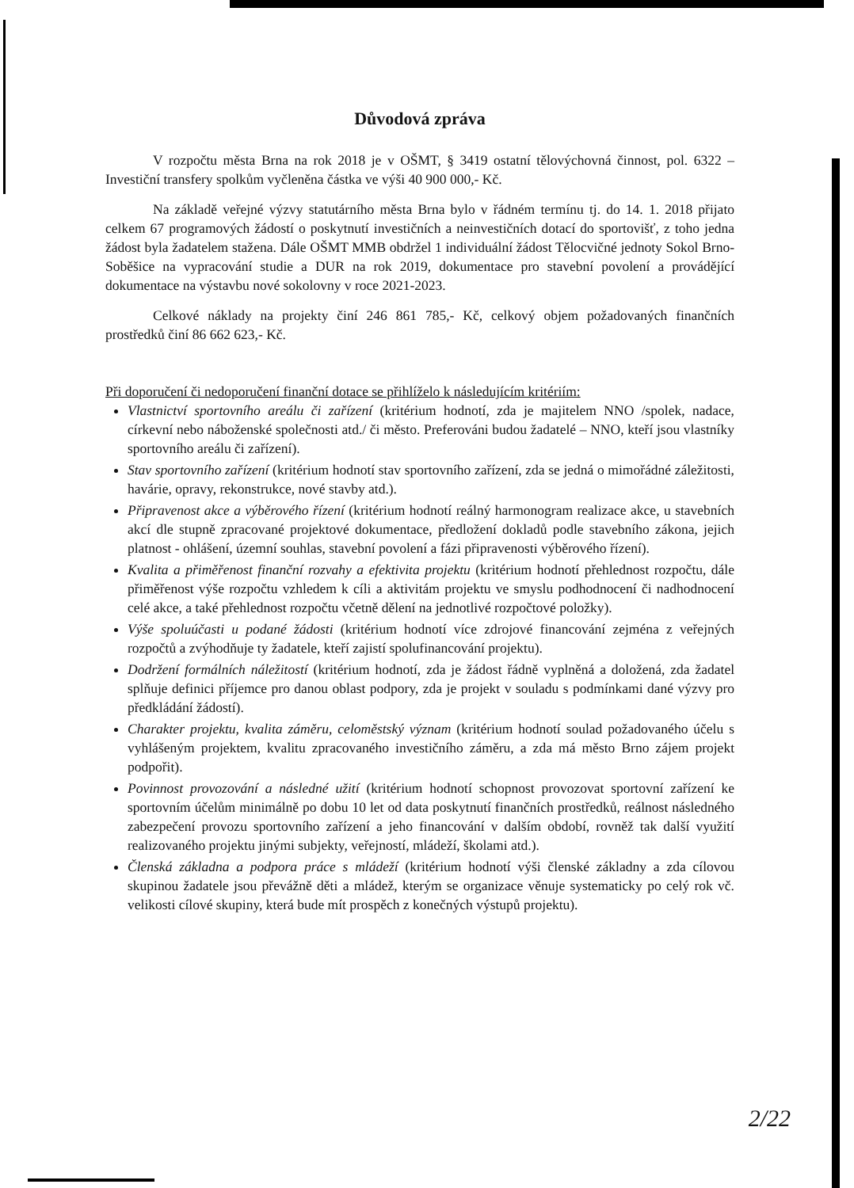Důvodová zpráva
V rozpočtu města Brna na rok 2018 je v OŠMT, § 3419 ostatní tělovýchovná činnost, pol. 6322 – Investiční transfery spolkům vyčleněna částka ve výši 40 900 000,- Kč.
Na základě veřejné výzvy statutárního města Brna bylo v řádném termínu tj. do 14. 1. 2018 přijato celkem 67 programových žádostí o poskytnutí investičních a neinvestičních dotací do sportovišť, z toho jedna žádost byla žadatelem stažena. Dále OŠMT MMB obdržel 1 individuální žádost Tělocvičné jednoty Sokol Brno-Soběšice na vypracování studie a DUR na rok 2019, dokumentace pro stavební povolení a provádějící dokumentace na výstavbu nové sokolovny v roce 2021-2023.
Celkové náklady na projekty činí 246 861 785,- Kč, celkový objem požadovaných finančních prostředků činí 86 662 623,- Kč.
Při doporučení či nedoporučení finanční dotace se přihlíželo k následujícím kritériím:
Vlastnictví sportovního areálu či zařízení (kritérium hodnotí, zda je majitelem NNO /spolek, nadace, církevní nebo náboženské společnosti atd./ či město. Preferováni budou žadatelé – NNO, kteří jsou vlastníky sportovního areálu či zařízení).
Stav sportovního zařízení (kritérium hodnotí stav sportovního zařízení, zda se jedná o mimořádné záležitosti, havárie, opravy, rekonstrukce, nové stavby atd.).
Připravenost akce a výběrového řízení (kritérium hodnotí reálný harmonogram realizace akce, u stavebních akcí dle stupně zpracované projektové dokumentace, předložení dokladů podle stavebního zákona, jejich platnost - ohlášení, územní souhlas, stavební povolení a fázi připravenosti výběrového řízení).
Kvalita a přiměřenost finanční rozvahy a efektivita projektu (kritérium hodnotí přehlednost rozpočtu, dále přiměřenost výše rozpočtu vzhledem k cíli a aktivitám projektu ve smyslu podhodnocení či nadhodnocení celé akce, a také přehlednost rozpočtu včetně dělení na jednotlivé rozpočtové položky).
Výše spoluúčasti u podané žádosti (kritérium hodnotí více zdrojové financování zejména z veřejných rozpočtů a zvýhodňuje ty žadatele, kteří zajistí spolufinancování projektu).
Dodržení formálních náležitostí (kritérium hodnotí, zda je žádost řádně vyplněná a doložená, zda žadatel splňuje definici příjemce pro danou oblast podpory, zda je projekt v souladu s podmínkami dané výzvy pro předkládání žádostí).
Charakter projektu, kvalita záměru, celoměstský význam (kritérium hodnotí soulad požadovaného účelu s vyhlášeným projektem, kvalitu zpracovaného investičního záměru, a zda má město Brno zájem projekt podpořit).
Povinnost provozování a následné užití (kritérium hodnotí schopnost provozovat sportovní zařízení ke sportovním účelům minimálně po dobu 10 let od data poskytnutí finančních prostředků, reálnost následného zabezpečení provozu sportovního zařízení a jeho financování v dalším období, rovněž tak další využití realizovaného projektu jinými subjekty, veřejností, mládeží, školami atd.).
Členská základna a podpora práce s mládeží (kritérium hodnotí výši členské základny a zda cílovou skupinou žadatele jsou převážně děti a mládež, kterým se organizace věnuje systematicky po celý rok vč. velikosti cílové skupiny, která bude mít prospěch z konečných výstupů projektu).
2/22